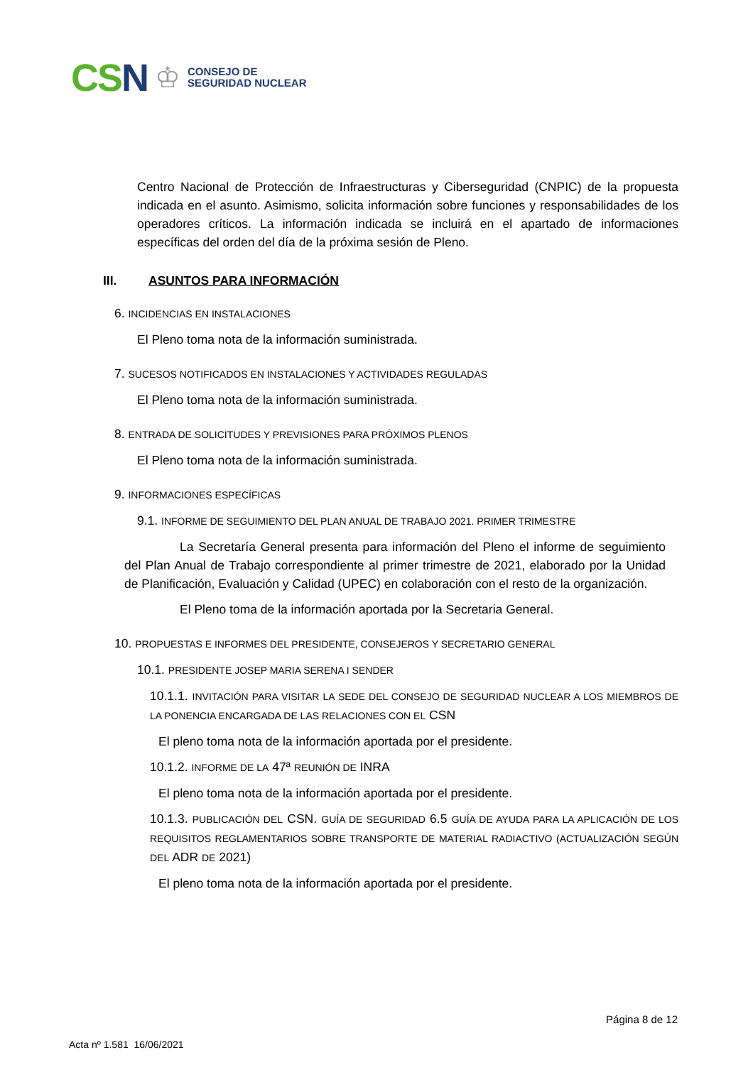CSN ♔ CONSEJO DE
SEGURIDAD NUCLEAR
Centro Nacional de Protección de Infraestructuras y Ciberseguridad (CNPIC) de la propuesta indicada en el asunto. Asimismo, solicita información sobre funciones y responsabilidades de los operadores críticos. La información indicada se incluirá en el apartado de informaciones específicas del orden del día de la próxima sesión de Pleno.
III. ASUNTOS PARA INFORMACIÓN
6. INCIDENCIAS EN INSTALACIONES
El Pleno toma nota de la información suministrada.
7. SUCESOS NOTIFICADOS EN INSTALACIONES Y ACTIVIDADES REGULADAS
El Pleno toma nota de la información suministrada.
8. ENTRADA DE SOLICITUDES Y PREVISIONES PARA PRÓXIMOS PLENOS
El Pleno toma nota de la información suministrada.
9. INFORMACIONES ESPECÍFICAS
9.1. INFORME DE SEGUIMIENTO DEL PLAN ANUAL DE TRABAJO 2021. PRIMER TRIMESTRE
La Secretaría General presenta para información del Pleno el informe de seguimiento del Plan Anual de Trabajo correspondiente al primer trimestre de 2021, elaborado por la Unidad de Planificación, Evaluación y Calidad (UPEC) en colaboración con el resto de la organización.
El Pleno toma de la información aportada por la Secretaria General.
10. PROPUESTAS E INFORMES DEL PRESIDENTE, CONSEJEROS Y SECRETARIO GENERAL
10.1. PRESIDENTE JOSEP MARIA SERENA I SENDER
10.1.1. INVITACIÓN PARA VISITAR LA SEDE DEL CONSEJO DE SEGURIDAD NUCLEAR A LOS MIEMBROS DE LA PONENCIA ENCARGADA DE LAS RELACIONES CON EL CSN
El pleno toma nota de la información aportada por el presidente.
10.1.2. INFORME DE LA 47ª REUNIÓN DE INRA
El pleno toma nota de la información aportada por el presidente.
10.1.3. PUBLICACIÓN DEL CSN. GUÍA DE SEGURIDAD 6.5 GUÍA DE AYUDA PARA LA APLICACIÓN DE LOS REQUISITOS REGLAMENTARIOS SOBRE TRANSPORTE DE MATERIAL RADIACTIVO (ACTUALIZACIÓN SEGÚN DEL ADR DE 2021)
El pleno toma nota de la información aportada por el presidente.
Página 8 de 12
Acta nº 1.581 16/06/2021